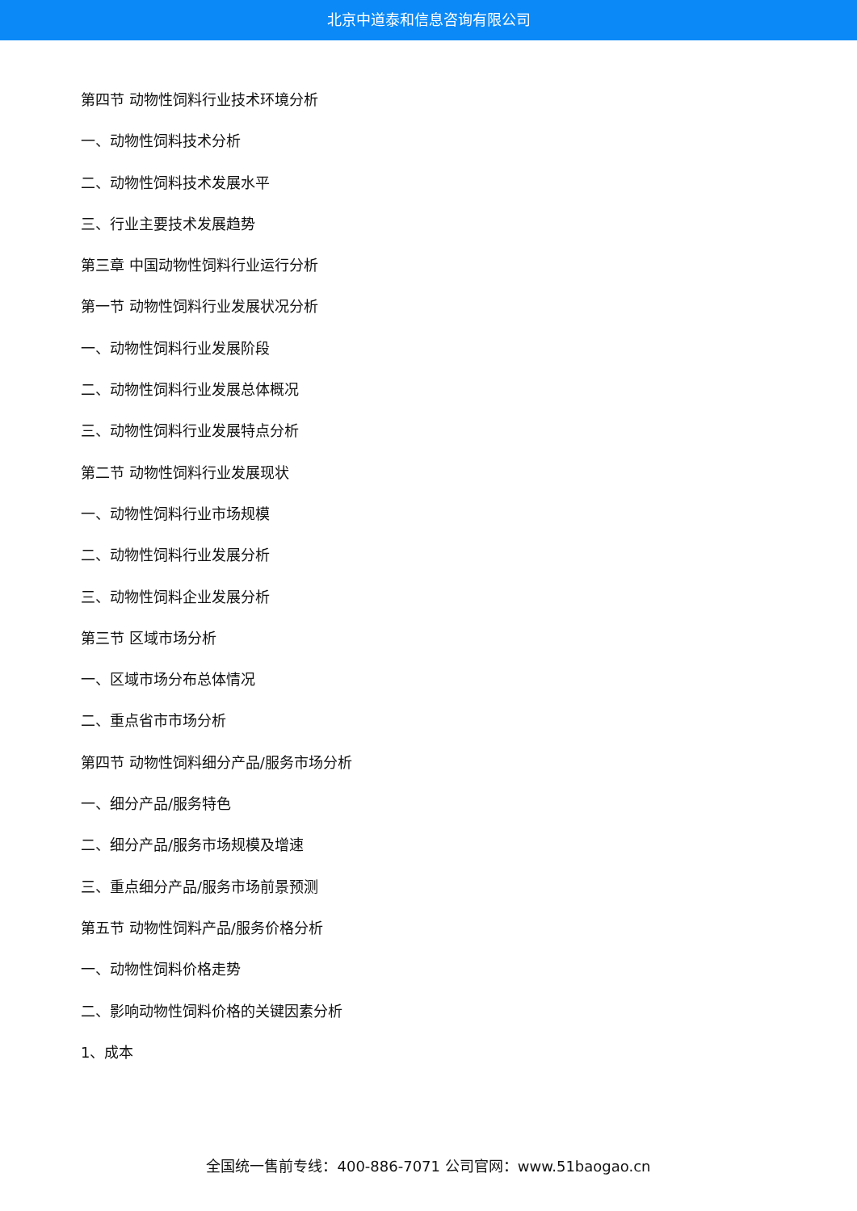北京中道泰和信息咨询有限公司
第四节 动物性饲料行业技术环境分析
一、动物性饲料技术分析
二、动物性饲料技术发展水平
三、行业主要技术发展趋势
第三章 中国动物性饲料行业运行分析
第一节 动物性饲料行业发展状况分析
一、动物性饲料行业发展阶段
二、动物性饲料行业发展总体概况
三、动物性饲料行业发展特点分析
第二节 动物性饲料行业发展现状
一、动物性饲料行业市场规模
二、动物性饲料行业发展分析
三、动物性饲料企业发展分析
第三节 区域市场分析
一、区域市场分布总体情况
二、重点省市市场分析
第四节 动物性饲料细分产品/服务市场分析
一、细分产品/服务特色
二、细分产品/服务市场规模及增速
三、重点细分产品/服务市场前景预测
第五节 动物性饲料产品/服务价格分析
一、动物性饲料价格走势
二、影响动物性饲料价格的关键因素分析
1、成本
全国统一售前专线：400-886-7071 公司官网：www.51baogao.cn